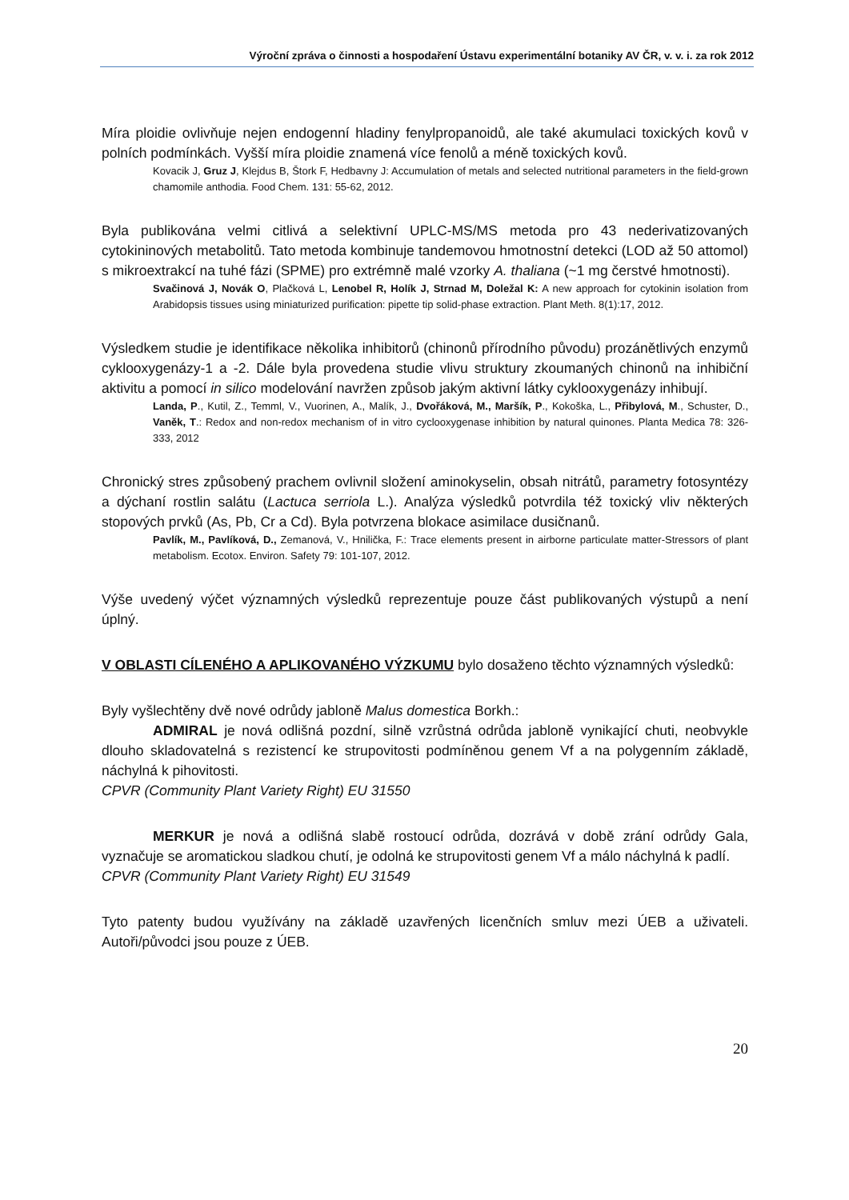Výroční zpráva o činnosti a hospodaření Ústavu experimentální botaniky AV ČR, v. v. i. za rok 2012
Míra ploidie ovlivňuje nejen endogenní hladiny fenylpropanoidů, ale také akumulaci toxických kovů v polních podmínkách. Vyšší míra ploidie znamená více fenolů a méně toxických kovů.
Kovacik J, Gruz J, Klejdus B, Štork F, Hedbavny J: Accumulation of metals and selected nutritional parameters in the field-grown chamomile anthodia. Food Chem. 131: 55-62, 2012.
Byla publikována velmi citlivá a selektivní UPLC-MS/MS metoda pro 43 nederivatizovaných cytokininových metabolitů. Tato metoda kombinuje tandemovou hmotnostní detekci (LOD až 50 attomol) s mikroextrakcí na tuhé fázi (SPME) pro extrémně malé vzorky A. thaliana (~1 mg čerstvé hmotnosti).
Svačinová J, Novák O, Plačková L, Lenobel R, Holík J, Strnad M, Doležal K: A new approach for cytokinin isolation from Arabidopsis tissues using miniaturized purification: pipette tip solid-phase extraction. Plant Meth. 8(1):17, 2012.
Výsledkem studie je identifikace několika inhibitorů (chinonů přírodního původu) prozánětlivých enzymů cyklooxygenázy-1 a -2. Dále byla provedena studie vlivu struktury zkoumaných chinonů na inhibiční aktivitu a pomocí in silico modelování navržen způsob jakým aktivní látky cyklooxygenázy inhibují.
Landa, P., Kutil, Z., Temml, V., Vuorinen, A., Malík, J., Dvořáková, M., Maršík, P., Kokoška, L., Přibylová, M., Schuster, D., Vaněk, T.: Redox and non-redox mechanism of in vitro cyclooxygenase inhibition by natural quinones. Planta Medica 78: 326-333, 2012
Chronický stres způsobený prachem ovlivnil složení aminokyselin, obsah nitrátů, parametry fotosyntézy a dýchaní rostlin salátu (Lactuca serriola L.). Analýza výsledků potvrdila též toxický vliv některých stopových prvků (As, Pb, Cr a Cd). Byla potvrzena blokace asimilace dusičnanů.
Pavlík, M., Pavlíková, D., Zemanová, V., Hnilička, F.: Trace elements present in airborne particulate matter-Stressors of plant metabolism. Ecotox. Environ. Safety 79: 101-107, 2012.
Výše uvedený výčet významných výsledků reprezentuje pouze část publikovaných výstupů a není úplný.
V OBLASTI CÍLENÉHO A APLIKOVANÉHO VÝZKUMU bylo dosaženo těchto významných výsledků:
Byly vyšlechtěny dvě nové odrůdy jabloně Malus domestica Borkh.:
ADMIRAL je nová odlišná pozdní, silně vzrůstná odrůda jabloně vynikající chuti, neobvykle dlouho skladovatelná s rezistencí ke strupovitosti podmíněnou genem Vf a na polygenním základě, náchylná k pihovitosti.
CPVR (Community Plant Variety Right) EU 31550
MERKUR je nová a odlišná slabě rostoucí odrůda, dozrává v době zrání odrůdy Gala, vyznačuje se aromatickou sladkou chutí, je odolná ke strupovitosti genem Vf a málo náchylná k padlí.
CPVR (Community Plant Variety Right) EU 31549
Tyto patenty budou využívány na základě uzavřených licenčních smluv mezi ÚEB a uživateli. Autoři/původci jsou pouze z ÚEB.
20